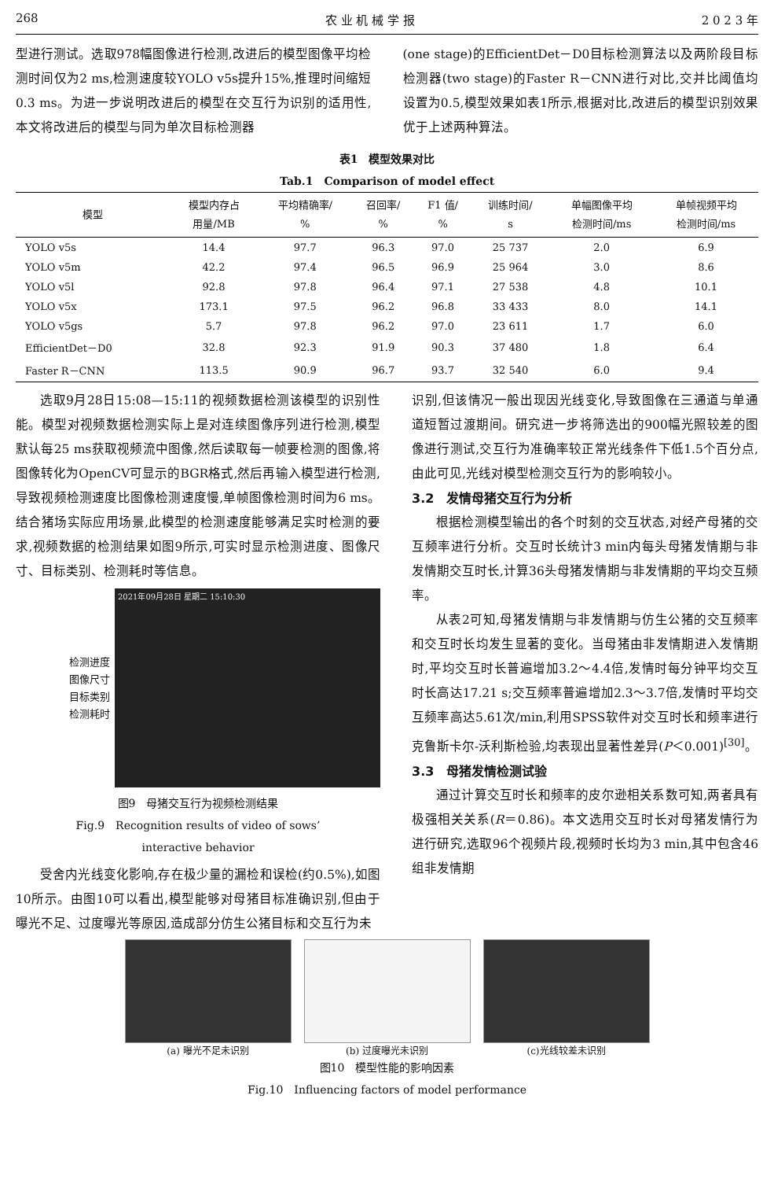268 农 业 机 械 学 报 2 0 2 3 年
型进行测试。选取978幅图像进行检测,改进后的模型图像平均检测时间仅为2 ms,检测速度较YOLO v5s提升15%,推理时间缩短0.3 ms。为进一步说明改进后的模型在交互行为识别的适用性,本文将改进后的模型与同为单次目标检测器
(one stage)的EfficientDet－D0目标检测算法以及两阶段目标检测器(two stage)的Faster R－CNN进行对比,交并比阈值均设置为0.5,模型效果如表1所示,根据对比,改进后的模型识别效果优于上述两种算法。
表1　模型效果对比
Tab.1　Comparison of model effect
| 模型 | 模型内存占 用量/MB | 平均精确率/ % | 召回率/ % | F1 值/ % | 训练时间/ s | 单幅图像平均 检测时间/ms | 单帧视频平均 检测时间/ms |
| --- | --- | --- | --- | --- | --- | --- | --- |
| YOLO v5s | 14.4 | 97.7 | 96.3 | 97.0 | 25 737 | 2.0 | 6.9 |
| YOLO v5m | 42.2 | 97.4 | 96.5 | 96.9 | 25 964 | 3.0 | 8.6 |
| YOLO v5l | 92.8 | 97.8 | 96.4 | 97.1 | 27 538 | 4.8 | 10.1 |
| YOLO v5x | 173.1 | 97.5 | 96.2 | 96.8 | 33 433 | 8.0 | 14.1 |
| YOLO v5gs | 5.7 | 97.8 | 96.2 | 97.0 | 23 611 | 1.7 | 6.0 |
| EfficientDet－D0 | 32.8 | 92.3 | 91.9 | 90.3 | 37 480 | 1.8 | 6.4 |
| Faster R－CNN | 113.5 | 90.9 | 96.7 | 93.7 | 32 540 | 6.0 | 9.4 |
选取9月28日15:08—15:11的视频数据检测该模型的识别性能。模型对视频数据检测实际上是对连续图像序列进行检测,模型默认每25 ms获取视频流中图像,然后读取每一帧要检测的图像,将图像转化为OpenCV可显示的BGR格式,然后再输入模型进行检测,导致视频检测速度比图像检测速度慢,单帧图像检测时间为6 ms。结合猪场实际应用场景,此模型的检测速度能够满足实时检测的要求,视频数据的检测结果如图9所示,可实时显示检测进度、图像尺寸、目标类别、检测耗时等信息。
检测进度
图像尺寸
目标类别
检测耗时
2021年09月28日 星期二 15:10:30
图9　母猪交互行为视频检测结果
Fig.9　Recognition results of video of sows’
interactive behavior
受舍内光线变化影响,存在极少量的漏检和误检(约0.5%),如图10所示。由图10可以看出,模型能够对母猪目标准确识别,但由于曝光不足、过度曝光等原因,造成部分仿生公猪目标和交互行为未
识别,但该情况一般出现因光线变化,导致图像在三通道与单通道短暂过渡期间。研究进一步将筛选出的900幅光照较差的图像进行测试,交互行为准确率较正常光线条件下低1.5个百分点,由此可见,光线对模型检测交互行为的影响较小。
3.2　发情母猪交互行为分析
根据检测模型输出的各个时刻的交互状态,对经产母猪的交互频率进行分析。交互时长统计3 min内每头母猪发情期与非发情期交互时长,计算36头母猪发情期与非发情期的平均交互频率。
从表2可知,母猪发情期与非发情期与仿生公猪的交互频率和交互时长均发生显著的变化。当母猪由非发情期进入发情期时,平均交互时长普遍增加3.2～4.4倍,发情时每分钟平均交互时长高达17.21 s;交互频率普遍增加2.3～3.7倍,发情时平均交互频率高达5.61次/min,利用SPSS软件对交互时长和频率进行克鲁斯卡尔-沃利斯检验,均表现出显著性差异(P＜0.001)<sup>[30]</sup>。
3.3　母猪发情检测试验
通过计算交互时长和频率的皮尔逊相关系数可知,两者具有极强相关关系(R＝0.86)。本文选用交互时长对母猪发情行为进行研究,选取96个视频片段,视频时长均为3 min,其中包含46组非发情期
(a) 曝光不足未识别 (b) 过度曝光未识别 (c)光线较差未识别
图10　模型性能的影响因素
Fig.10　Influencing factors of model performance